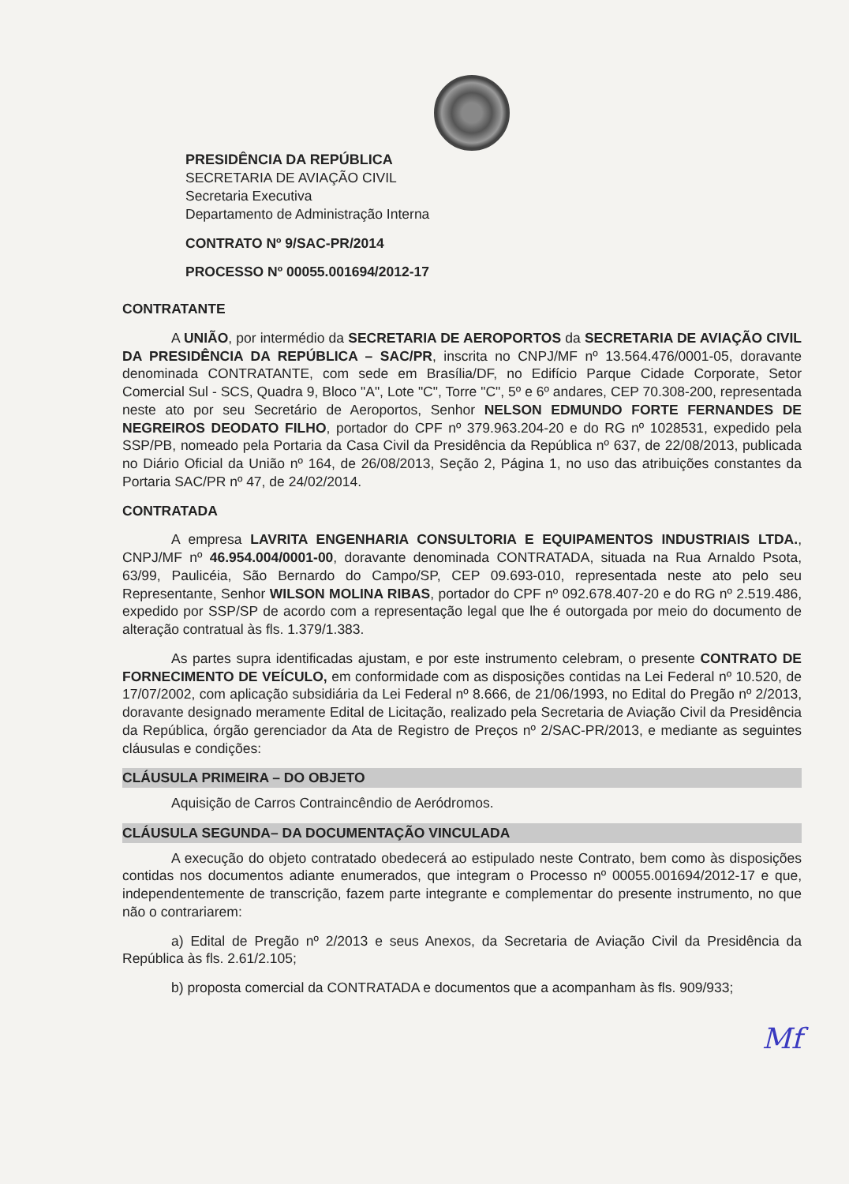PRESIDÊNCIA DA REPÚBLICA
SECRETARIA DE AVIAÇÃO CIVIL
Secretaria Executiva
Departamento de Administração Interna
CONTRATO Nº 9/SAC-PR/2014
PROCESSO Nº 00055.001694/2012-17
CONTRATANTE
A UNIÃO, por intermédio da SECRETARIA DE AEROPORTOS da SECRETARIA DE AVIAÇÃO CIVIL DA PRESIDÊNCIA DA REPÚBLICA – SAC/PR, inscrita no CNPJ/MF nº 13.564.476/0001-05, doravante denominada CONTRATANTE, com sede em Brasília/DF, no Edifício Parque Cidade Corporate, Setor Comercial Sul - SCS, Quadra 9, Bloco "A", Lote "C", Torre "C", 5º e 6º andares, CEP 70.308-200, representada neste ato por seu Secretário de Aeroportos, Senhor NELSON EDMUNDO FORTE FERNANDES DE NEGREIROS DEODATO FILHO, portador do CPF nº 379.963.204-20 e do RG nº 1028531, expedido pela SSP/PB, nomeado pela Portaria da Casa Civil da Presidência da República nº 637, de 22/08/2013, publicada no Diário Oficial da União nº 164, de 26/08/2013, Seção 2, Página 1, no uso das atribuições constantes da Portaria SAC/PR nº 47, de 24/02/2014.
CONTRATADA
A empresa LAVRITA ENGENHARIA CONSULTORIA E EQUIPAMENTOS INDUSTRIAIS LTDA., CNPJ/MF nº 46.954.004/0001-00, doravante denominada CONTRATADA, situada na Rua Arnaldo Psota, 63/99, Paulicéia, São Bernardo do Campo/SP, CEP 09.693-010, representada neste ato pelo seu Representante, Senhor WILSON MOLINA RIBAS, portador do CPF nº 092.678.407-20 e do RG nº 2.519.486, expedido por SSP/SP de acordo com a representação legal que lhe é outorgada por meio do documento de alteração contratual às fls. 1.379/1.383.
As partes supra identificadas ajustam, e por este instrumento celebram, o presente CONTRATO DE FORNECIMENTO DE VEÍCULO, em conformidade com as disposições contidas na Lei Federal nº 10.520, de 17/07/2002, com aplicação subsidiária da Lei Federal nº 8.666, de 21/06/1993, no Edital do Pregão nº 2/2013, doravante designado meramente Edital de Licitação, realizado pela Secretaria de Aviação Civil da Presidência da República, órgão gerenciador da Ata de Registro de Preços nº 2/SAC-PR/2013, e mediante as seguintes cláusulas e condições:
CLÁUSULA PRIMEIRA – DO OBJETO
Aquisição de Carros Contraincêndio de Aeródromos.
CLÁUSULA SEGUNDA– DA DOCUMENTAÇÃO VINCULADA
A execução do objeto contratado obedecerá ao estipulado neste Contrato, bem como às disposições contidas nos documentos adiante enumerados, que integram o Processo nº 00055.001694/2012-17 e que, independentemente de transcrição, fazem parte integrante e complementar do presente instrumento, no que não o contrariarem:
a) Edital de Pregão nº 2/2013 e seus Anexos, da Secretaria de Aviação Civil da Presidência da República às fls. 2.61/2.105;
b) proposta comercial da CONTRATADA e documentos que a acompanham às fls. 909/933;
Mf